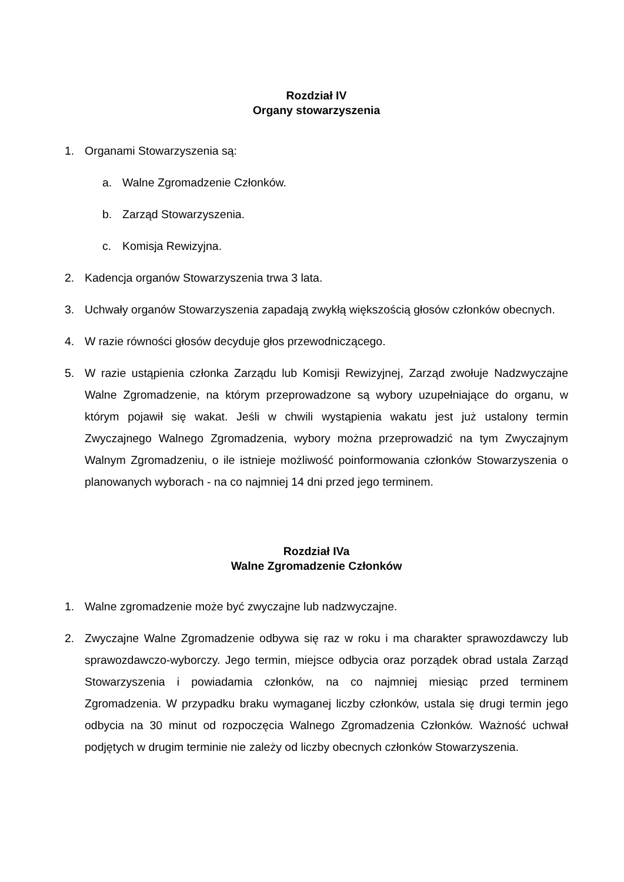Rozdział IV
Organy stowarzyszenia
1. Organami Stowarzyszenia są:
a. Walne Zgromadzenie Członków.
b. Zarząd Stowarzyszenia.
c. Komisja Rewizyjna.
2. Kadencja organów Stowarzyszenia trwa 3 lata.
3. Uchwały organów Stowarzyszenia zapadają zwykłą większością głosów członków obecnych.
4. W razie równości głosów decyduje głos przewodniczącego.
5. W razie ustąpienia członka Zarządu lub Komisji Rewizyjnej, Zarząd zwołuje Nadzwyczajne Walne Zgromadzenie, na którym przeprowadzone są wybory uzupełniające do organu, w którym pojawił się wakat. Jeśli w chwili wystąpienia wakatu jest już ustalony termin Zwyczajnego Walnego Zgromadzenia, wybory można przeprowadzić na tym Zwyczajnym Walnym Zgromadzeniu, o ile istnieje możliwość poinformowania członków Stowarzyszenia o planowanych wyborach - na co najmniej 14 dni przed jego terminem.
Rozdział IVa
Walne Zgromadzenie Członków
1. Walne zgromadzenie może być zwyczajne lub nadzwyczajne.
2. Zwyczajne Walne Zgromadzenie odbywa się raz w roku i ma charakter sprawozdawczy lub sprawozdawczo-wyborczy. Jego termin, miejsce odbycia oraz porządek obrad ustala Zarząd Stowarzyszenia i powiadamia członków, na co najmniej miesiąc przed terminem Zgromadzenia. W przypadku braku wymaganej liczby członków, ustala się drugi termin jego odbycia na 30 minut od rozpoczęcia Walnego Zgromadzenia Członków. Ważność uchwał podjętych w drugim terminie nie zależy od liczby obecnych członków Stowarzyszenia.